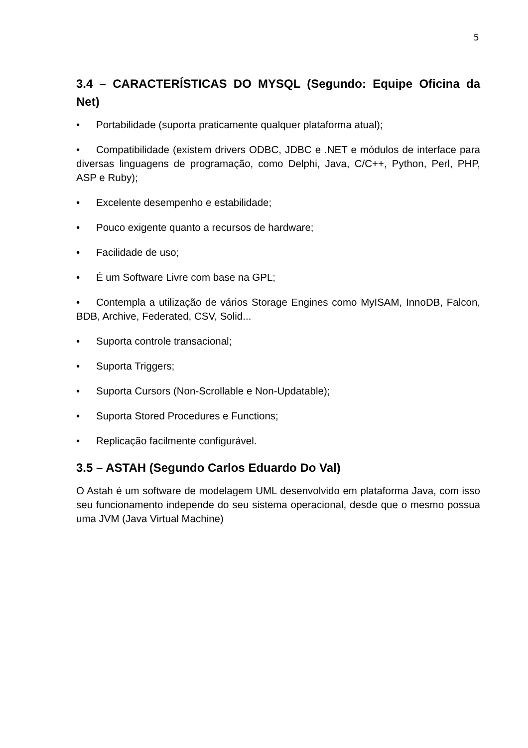5
3.4 – CARACTERÍSTICAS DO MYSQL (Segundo: Equipe Oficina da Net)
• Portabilidade (suporta praticamente qualquer plataforma atual);
• Compatibilidade (existem drivers ODBC, JDBC e .NET e módulos de interface para diversas linguagens de programação, como Delphi, Java, C/C++, Python, Perl, PHP, ASP e Ruby);
• Excelente desempenho e estabilidade;
• Pouco exigente quanto a recursos de hardware;
• Facilidade de uso;
• É um Software Livre com base na GPL;
• Contempla a utilização de vários Storage Engines como MyISAM, InnoDB, Falcon, BDB, Archive, Federated, CSV, Solid...
• Suporta controle transacional;
• Suporta Triggers;
• Suporta Cursors (Non-Scrollable e Non-Updatable);
• Suporta Stored Procedures e Functions;
• Replicação facilmente configurável.
3.5 – ASTAH (Segundo Carlos Eduardo Do Val)
O Astah é um software de modelagem UML desenvolvido em plataforma Java, com isso seu funcionamento independe do seu sistema operacional, desde que o mesmo possua uma JVM (Java Virtual Machine)